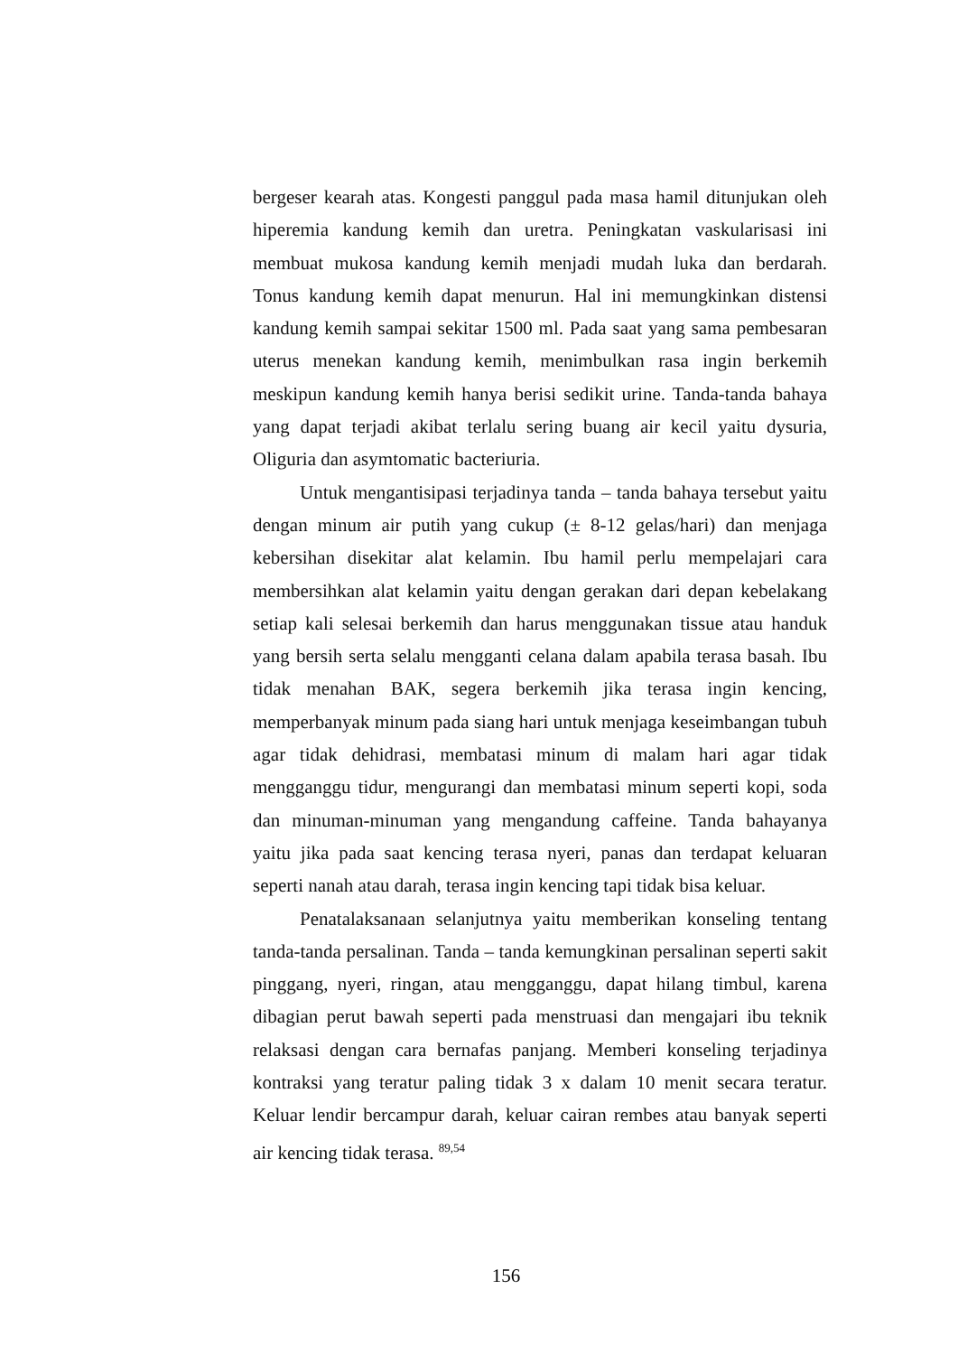bergeser kearah atas. Kongesti panggul pada masa hamil ditunjukan oleh hiperemia kandung kemih dan uretra. Peningkatan vaskularisasi ini membuat mukosa kandung kemih menjadi mudah luka dan berdarah. Tonus kandung kemih dapat menurun. Hal ini memungkinkan distensi kandung kemih sampai sekitar 1500 ml. Pada saat yang sama pembesaran uterus menekan kandung kemih, menimbulkan rasa ingin berkemih meskipun kandung kemih hanya berisi sedikit urine. Tanda-tanda bahaya yang dapat terjadi akibat terlalu sering buang air kecil yaitu dysuria, Oliguria dan asymtomatic bacteriuria.
Untuk mengantisipasi terjadinya tanda – tanda bahaya tersebut yaitu dengan minum air putih yang cukup (± 8-12 gelas/hari) dan menjaga kebersihan disekitar alat kelamin. Ibu hamil perlu mempelajari cara membersihkan alat kelamin yaitu dengan gerakan dari depan kebelakang setiap kali selesai berkemih dan harus menggunakan tissue atau handuk yang bersih serta selalu mengganti celana dalam apabila terasa basah. Ibu tidak menahan BAK, segera berkemih jika terasa ingin kencing, memperbanyak minum pada siang hari untuk menjaga keseimbangan tubuh agar tidak dehidrasi, membatasi minum di malam hari agar tidak mengganggu tidur, mengurangi dan membatasi minum seperti kopi, soda dan minuman-minuman yang mengandung caffeine. Tanda bahayanya yaitu jika pada saat kencing terasa nyeri, panas dan terdapat keluaran seperti nanah atau darah, terasa ingin kencing tapi tidak bisa keluar.
Penatalaksanaan selanjutnya yaitu memberikan konseling tentang tanda-tanda persalinan. Tanda – tanda kemungkinan persalinan seperti sakit pinggang, nyeri, ringan, atau mengganggu, dapat hilang timbul, karena dibagian perut bawah seperti pada menstruasi dan mengajari ibu teknik relaksasi dengan cara bernafas panjang. Memberi konseling terjadinya kontraksi yang teratur paling tidak 3 x dalam 10 menit secara teratur. Keluar lendir bercampur darah, keluar cairan rembes atau banyak seperti air kencing tidak terasa. <sup>89,54</sup>
156